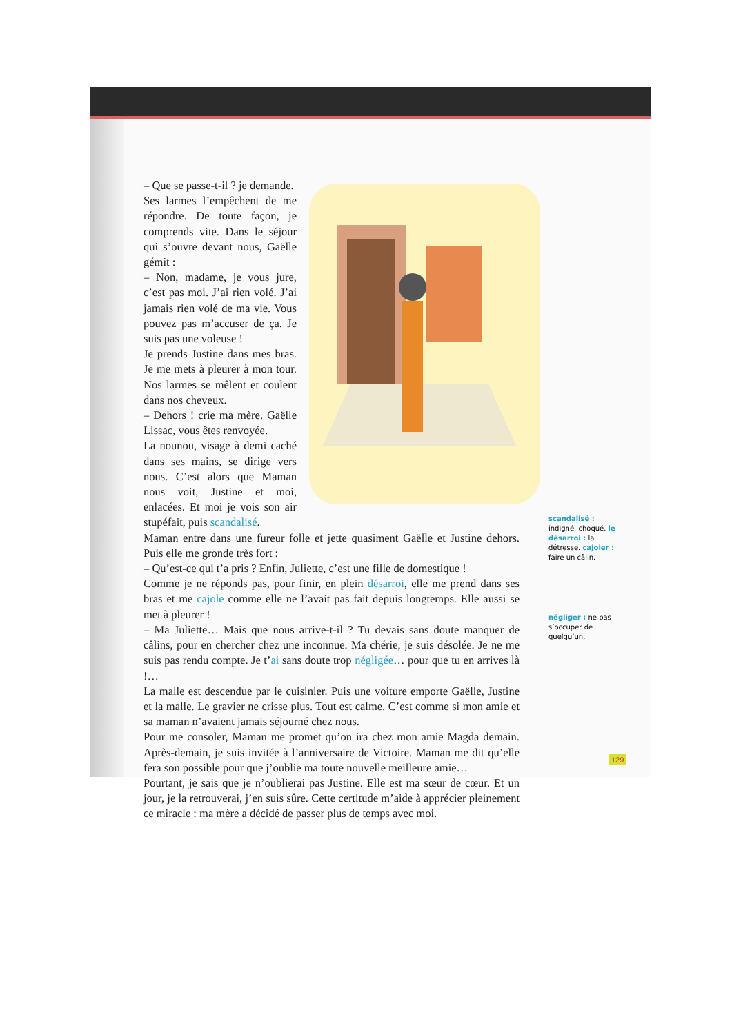– Que se passe-t-il ? je demande.
Ses larmes l’empêchent de me répondre. De toute façon, je comprends vite. Dans le séjour qui s’ouvre devant nous, Gaëlle gémit :
– Non, madame, je vous jure, c’est pas moi. J’ai rien volé. J’ai jamais rien volé de ma vie. Vous pouvez pas m’accuser de ça. Je suis pas une voleuse !
Je prends Justine dans mes bras. Je me mets à pleurer à mon tour. Nos larmes se mêlent et coulent dans nos cheveux.
– Dehors ! crie ma mère. Gaëlle Lissac, vous êtes renvoyée.
La nounou, visage à demi caché dans ses mains, se dirige vers nous. C’est alors que Maman nous voit, Justine et moi, enlacées. Et moi je vois son air stupéfait, puis scandalisé.
Maman entre dans une fureur folle et jette quasiment Gaëlle et Justine dehors. Puis elle me gronde très fort :
– Qu’est-ce qui t’a pris ? Enfin, Juliette, c’est une fille de domestique !
Comme je ne réponds pas, pour finir, en plein désarroi, elle me prend dans ses bras et me cajole comme elle ne l’avait pas fait depuis longtemps. Elle aussi se met à pleurer !
– Ma Juliette… Mais que nous arrive-t-il ? Tu devais sans doute manquer de câlins, pour en chercher chez une inconnue. Ma chérie, je suis désolée. Je ne me suis pas rendu compte. Je t’ai sans doute trop négligée… pour que tu en arrives là !…
La malle est descendue par le cuisinier. Puis une voiture emporte Gaëlle, Justine et la malle. Le gravier ne crisse plus. Tout est calme. C’est comme si mon amie et sa maman n’avaient jamais séjourné chez nous.
Pour me consoler, Maman me promet qu’on ira chez mon amie Magda demain. Après-demain, je suis invitée à l’anniversaire de Victoire. Maman me dit qu’elle fera son possible pour que j’oublie ma toute nouvelle meilleure amie…
Pourtant, je sais que je n’oublierai pas Justine. Elle est ma sœur de cœur. Et un jour, je la retrouverai, j’en suis sûre. Cette certitude m’aide à apprécier pleinement ce miracle : ma mère a décidé de passer plus de temps avec moi.
scandalisé : indigné, choqué. le désarroi : la détresse. cajoler : faire un câlin.
négliger : ne pas s’occuper de quelqu’un.
129